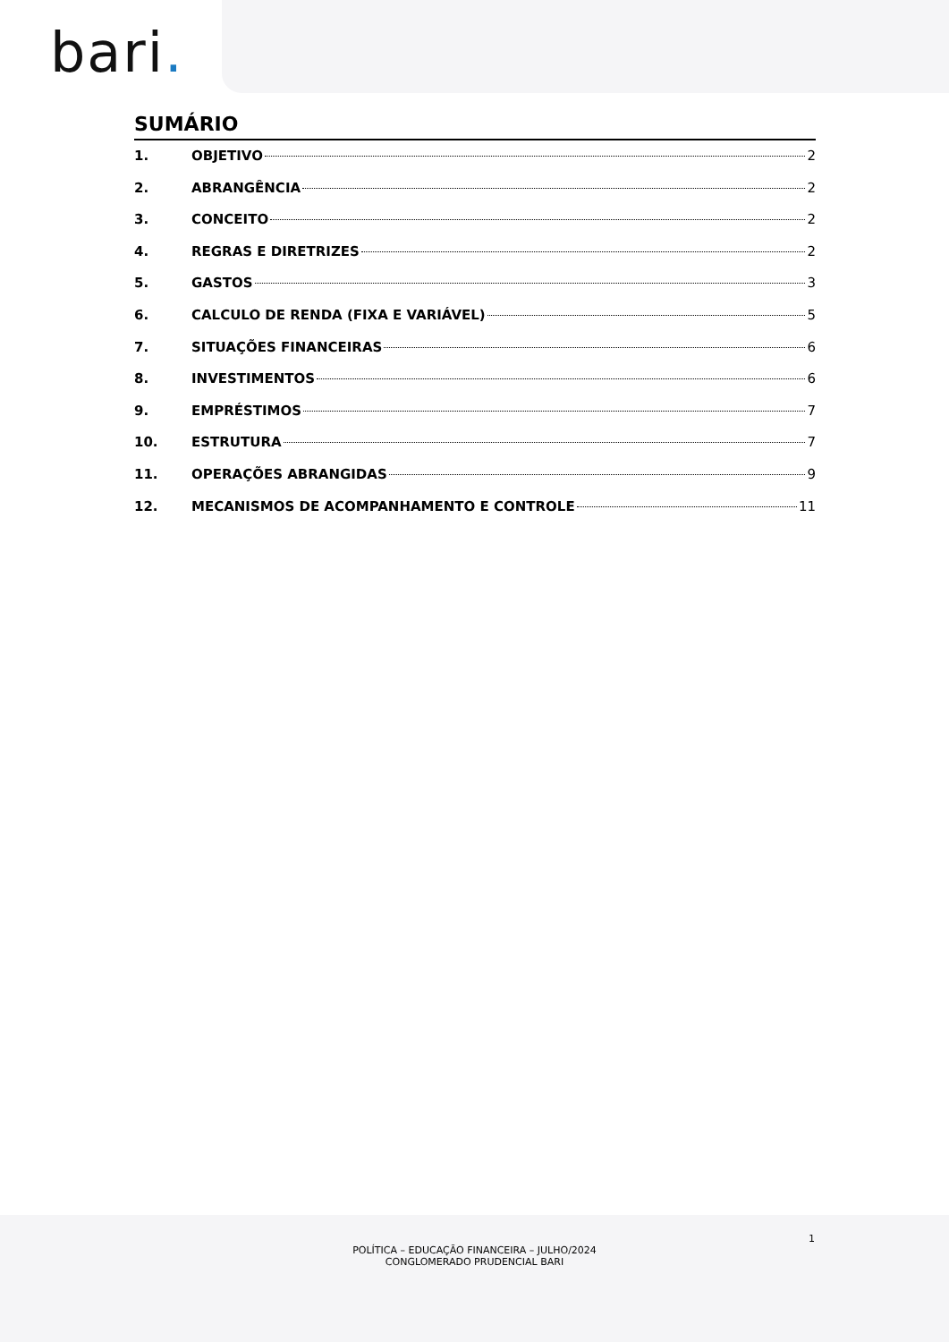bari.
SUMÁRIO
1. OBJETIVO 2
2. ABRANGÊNCIA 2
3. CONCEITO 2
4. REGRAS E DIRETRIZES 2
5. GASTOS 3
6. CALCULO DE RENDA (FIXA E VARIÁVEL) 5
7. SITUAÇÕES FINANCEIRAS 6
8. INVESTIMENTOS 6
9. EMPRÉSTIMOS 7
10. ESTRUTURA 7
11. OPERAÇÕES ABRANGIDAS 9
12. MECANISMOS DE ACOMPANHAMENTO E CONTROLE 11
1
POLÍTICA – EDUCAÇÃO FINANCEIRA – JULHO/2024
CONGLOMERADO PRUDENCIAL BARI